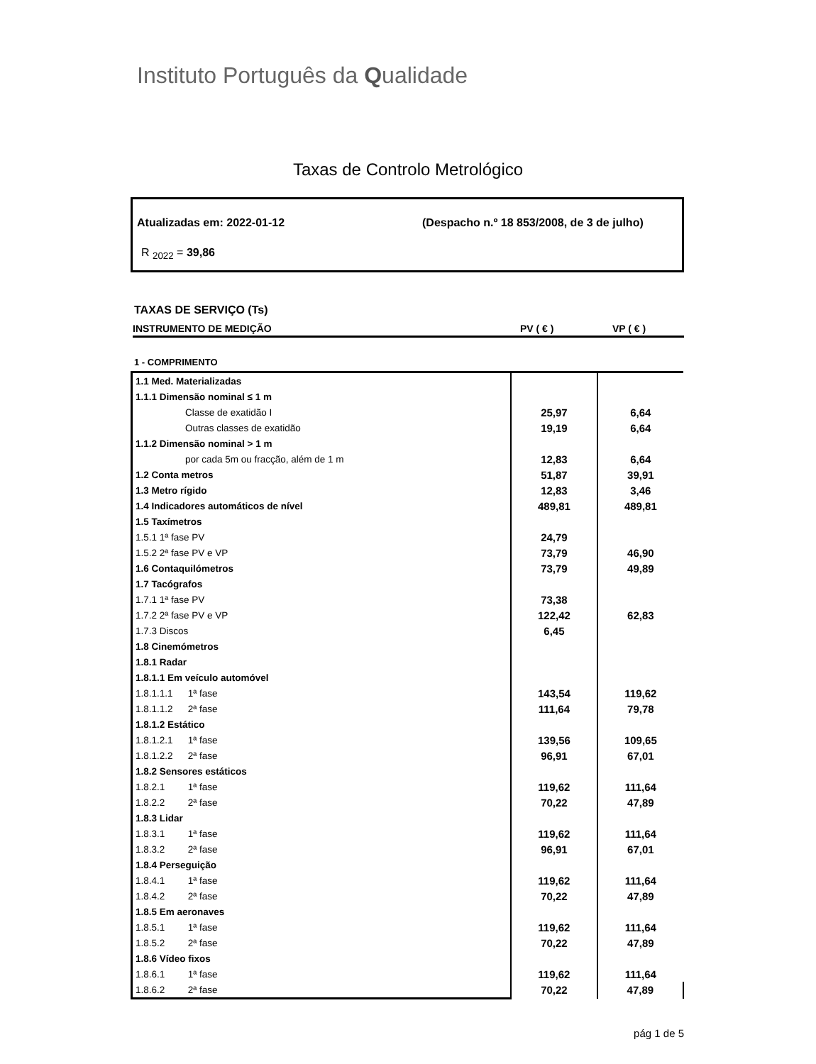Instituto Português da Qualidade
Taxas de Controlo Metrológico
Atualizadas em: 2022-01-12 (Despacho n.º 18 853/2008, de 3 de julho)
R <sub>2022</sub> = 39,86
TAXAS DE SERVIÇO (Ts)
INSTRUMENTO DE MEDIÇÃO PV ( € ) VP ( € )
1 - COMPRIMENTO
| 1.1 Med. Materializadas | | |
| 1.1.1 Dimensão nominal ≤ 1 m | | |
| Classe de exatidão I | 25,97 | 6,64 |
| Outras classes de exatidão | 19,19 | 6,64 |
| 1.1.2 Dimensão nominal > 1 m | | |
| por cada 5m ou fracção, além de 1 m | 12,83 | 6,64 |
| 1.2 Conta metros | 51,87 | 39,91 |
| 1.3 Metro rígido | 12,83 | 3,46 |
| 1.4 Indicadores automáticos de nível | 489,81 | 489,81 |
| 1.5 Taxímetros | | |
| 1.5.1 1ª fase PV | 24,79 | |
| 1.5.2 2ª fase PV e VP | 73,79 | 46,90 |
| 1.6 Contaquilómetros | 73,79 | 49,89 |
| 1.7 Tacógrafos | | |
| 1.7.1 1ª fase PV | 73,38 | |
| 1.7.2 2ª fase PV e VP | 122,42 | 62,83 |
| 1.7.3 Discos | 6,45 | |
| 1.8 Cinemómetros | | |
| 1.8.1 Radar | | |
| 1.8.1.1 Em veículo automóvel | | |
| 1.8.1.1.1 1ª fase | 143,54 | 119,62 |
| 1.8.1.1.2 2ª fase | 111,64 | 79,78 |
| 1.8.1.2 Estático | | |
| 1.8.1.2.1 1ª fase | 139,56 | 109,65 |
| 1.8.1.2.2 2ª fase | 96,91 | 67,01 |
| 1.8.2 Sensores estáticos | | |
| 1.8.2.1 1ª fase | 119,62 | 111,64 |
| 1.8.2.2 2ª fase | 70,22 | 47,89 |
| 1.8.3 Lidar | | |
| 1.8.3.1 1ª fase | 119,62 | 111,64 |
| 1.8.3.2 2ª fase | 96,91 | 67,01 |
| 1.8.4 Perseguição | | |
| 1.8.4.1 1ª fase | 119,62 | 111,64 |
| 1.8.4.2 2ª fase | 70,22 | 47,89 |
| 1.8.5 Em aeronaves | | |
| 1.8.5.1 1ª fase | 119,62 | 111,64 |
| 1.8.5.2 2ª fase | 70,22 | 47,89 |
| 1.8.6 Vídeo fixos | | |
| 1.8.6.1 1ª fase | 119,62 | 111,64 |
| 1.8.6.2 2ª fase | 70,22 | 47,89 |
pág 1 de 5